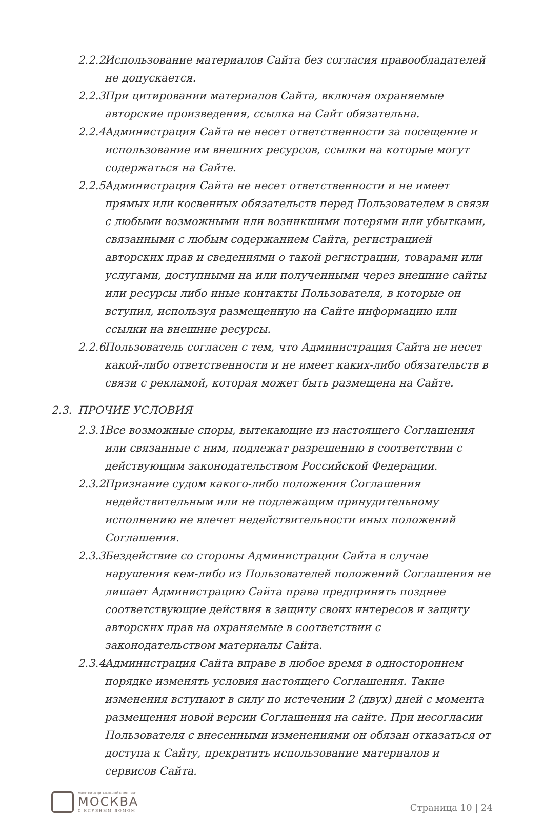2.2.2. Использование материалов Сайта без согласия правообладателей не допускается.
2.2.3. При цитировании материалов Сайта, включая охраняемые авторские произведения, ссылка на Сайт обязательна.
2.2.4. Администрация Сайта не несет ответственности за посещение и использование им внешних ресурсов, ссылки на которые могут содержаться на Сайте.
2.2.5. Администрация Сайта не несет ответственности и не имеет прямых или косвенных обязательств перед Пользователем в связи с любыми возможными или возникшими потерями или убытками, связанными с любым содержанием Сайта, регистрацией авторских прав и сведениями о такой регистрации, товарами или услугами, доступными на или полученными через внешние сайты или ресурсы либо иные контакты Пользователя, в которые он вступил, используя размещенную на Сайте информацию или ссылки на внешние ресурсы.
2.2.6. Пользователь согласен с тем, что Администрация Сайта не несет какой-либо ответственности и не имеет каких-либо обязательств в связи с рекламой, которая может быть размещена на Сайте.
2.3. ПРОЧИЕ УСЛОВИЯ
2.3.1. Все возможные споры, вытекающие из настоящего Соглашения или связанные с ним, подлежат разрешению в соответствии с действующим законодательством Российской Федерации.
2.3.2. Признание судом какого-либо положения Соглашения недействительным или не подлежащим принудительному исполнению не влечет недействительности иных положений Соглашения.
2.3.3. Бездействие со стороны Администрации Сайта в случае нарушения кем-либо из Пользователей положений Соглашения не лишает Администрацию Сайта права предпринять позднее соответствующие действия в защиту своих интересов и защиту авторских прав на охраняемые в соответствии с законодательством материалы Сайта.
2.3.4. Администрация Сайта вправе в любое время в одностороннем порядке изменять условия настоящего Соглашения. Такие изменения вступают в силу по истечении 2 (двух) дней с момента размещения новой версии Соглашения на сайте. При несогласии Пользователя с внесенными изменениями он обязан отказаться от доступа к Сайту, прекратить использование материалов и сервисов Сайта.
МНОГОФУНКЦИОНАЛЬНЫЙ КОМПЛЕКС
МОСКВА
С КЛУБНЫМ ДОМОМ
Страница 10 | 24